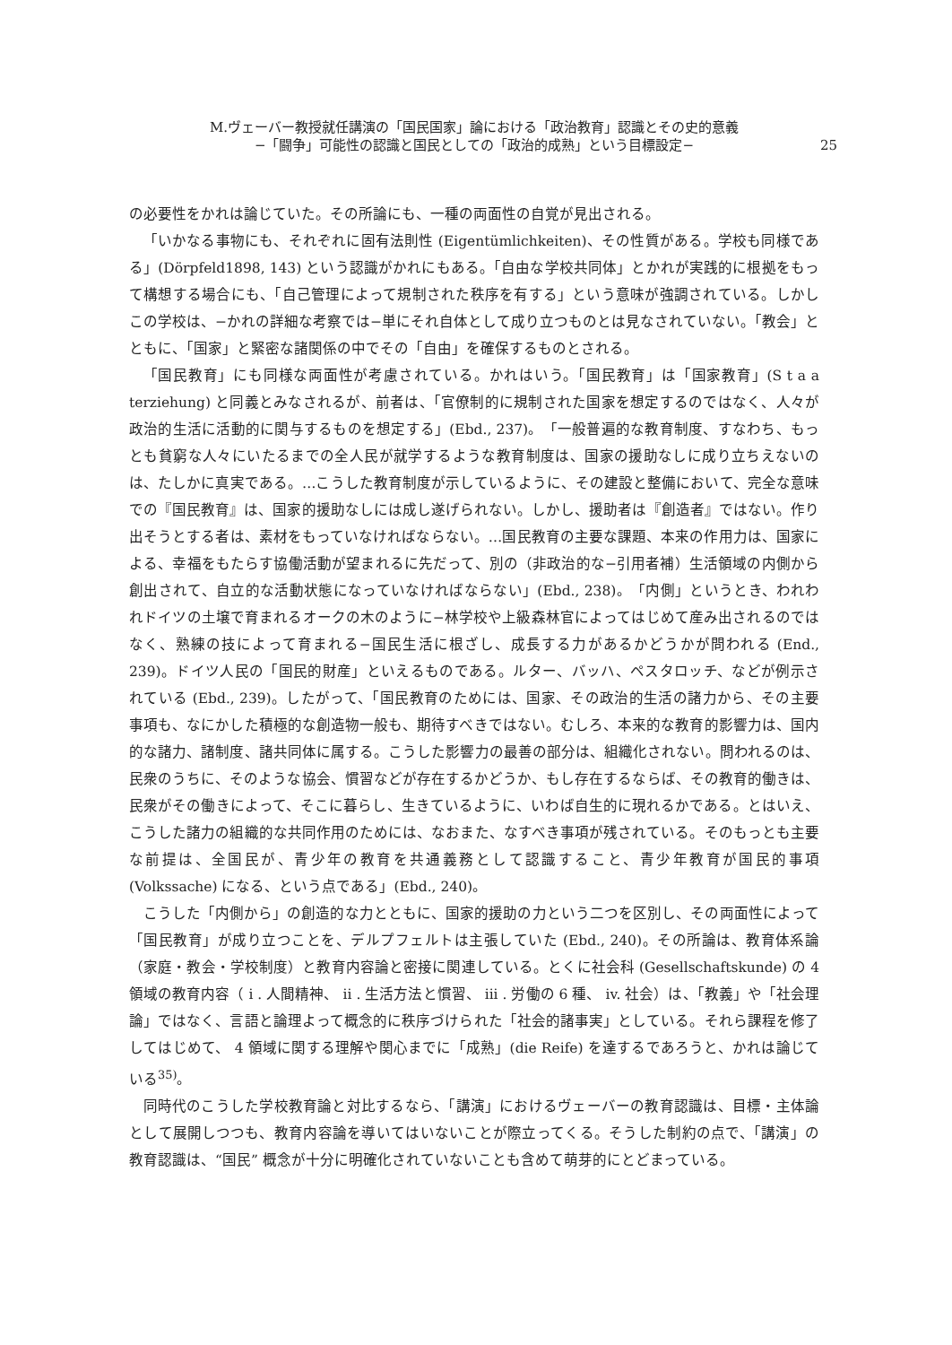M.ヴェーバー教授就任講演の「国民国家」論における「政治教育」認識とその史的意義
−「闘争」可能性の認識と国民としての「政治的成熟」という目標設定−
25
の必要性をかれは論じていた。その所論にも、一種の両面性の自覚が見出される。
「いかなる事物にも、それぞれに固有法則性 (Eigentümlichkeiten)、その性質がある。学校も同様である」(Dörpfeld1898, 143) という認識がかれにもある。「自由な学校共同体」とかれが実践的に根拠をもって構想する場合にも、「自己管理によって規制された秩序を有する」という意味が強調されている。しかしこの学校は、−かれの詳細な考察では−単にそれ自体として成り立つものとは見なされていない。「教会」とともに、「国家」と緊密な諸関係の中でその「自由」を確保するものとされる。
「国民教育」にも同様な両面性が考慮されている。かれはいう。「国民教育」は「国家教育」(S t a a terziehung) と同義とみなされるが、前者は、「官僚制的に規制された国家を想定するのではなく、人々が政治的生活に活動的に関与するものを想定する」(Ebd., 237)。「一般普遍的な教育制度、すなわち、もっとも貧窮な人々にいたるまでの全人民が就学するような教育制度は、国家の援助なしに成り立ちえないのは、たしかに真実である。…こうした教育制度が示しているように、その建設と整備において、完全な意味での『国民教育』は、国家的援助なしには成し遂げられない。しかし、援助者は『創造者』ではない。作り出そうとする者は、素材をもっていなければならない。…国民教育の主要な課題、本来の作用力は、国家による、幸福をもたらす協働活動が望まれるに先だって、別の（非政治的な−引用者補）生活領域の内側から創出されて、自立的な活動状態になっていなければならない」(Ebd., 238)。「内側」というとき、われわれドイツの土壌で育まれるオークの木のように−林学校や上級森林官によってはじめて産み出されるのではなく、熟練の技によって育まれる−国民生活に根ざし、成長する力があるかどうかが問われる (End., 239)。ドイツ人民の「国民的財産」といえるものである。ルター、バッハ、ペスタロッチ、などが例示されている (Ebd., 239)。したがって、「国民教育のためには、国家、その政治的生活の諸力から、その主要事項も、なにかした積極的な創造物一般も、期待すべきではない。むしろ、本来的な教育的影響力は、国内的な諸力、諸制度、諸共同体に属する。こうした影響力の最善の部分は、組織化されない。問われるのは、民衆のうちに、そのような協会、慣習などが存在するかどうか、もし存在するならば、その教育的働きは、民衆がその働きによって、そこに暮らし、生きているように、いわば自生的に現れるかである。とはいえ、こうした諸力の組織的な共同作用のためには、なおまた、なすべき事項が残されている。そのもっとも主要な前提は、全国民が、青少年の教育を共通義務として認識すること、青少年教育が国民的事項 (Volkssache) になる、という点である」(Ebd., 240)。
こうした「内側から」の創造的な力とともに、国家的援助の力という二つを区別し、その両面性によって「国民教育」が成り立つことを、デルプフェルトは主張していた (Ebd., 240)。その所論は、教育体系論（家庭・教会・学校制度）と教育内容論と密接に関連している。とくに社会科 (Gesellschaftskunde) の 4 領域の教育内容（ i . 人間精神、 ii . 生活方法と慣習、 iii . 労働の 6 種、 iv. 社会）は、「教義」や「社会理論」ではなく、言語と論理よって概念的に秩序づけられた「社会的諸事実」としている。それら課程を修了してはじめて、 4 領域に関する理解や関心までに「成熟」(die Reife) を達するであろうと、かれは論じている<sup>35)</sup>。
同時代のこうした学校教育論と対比するなら、「講演」におけるヴェーバーの教育認識は、目標・主体論として展開しつつも、教育内容論を導いてはいないことが際立ってくる。そうした制約の点で、「講演」の教育認識は、“国民” 概念が十分に明確化されていないことも含めて萌芽的にとどまっている。